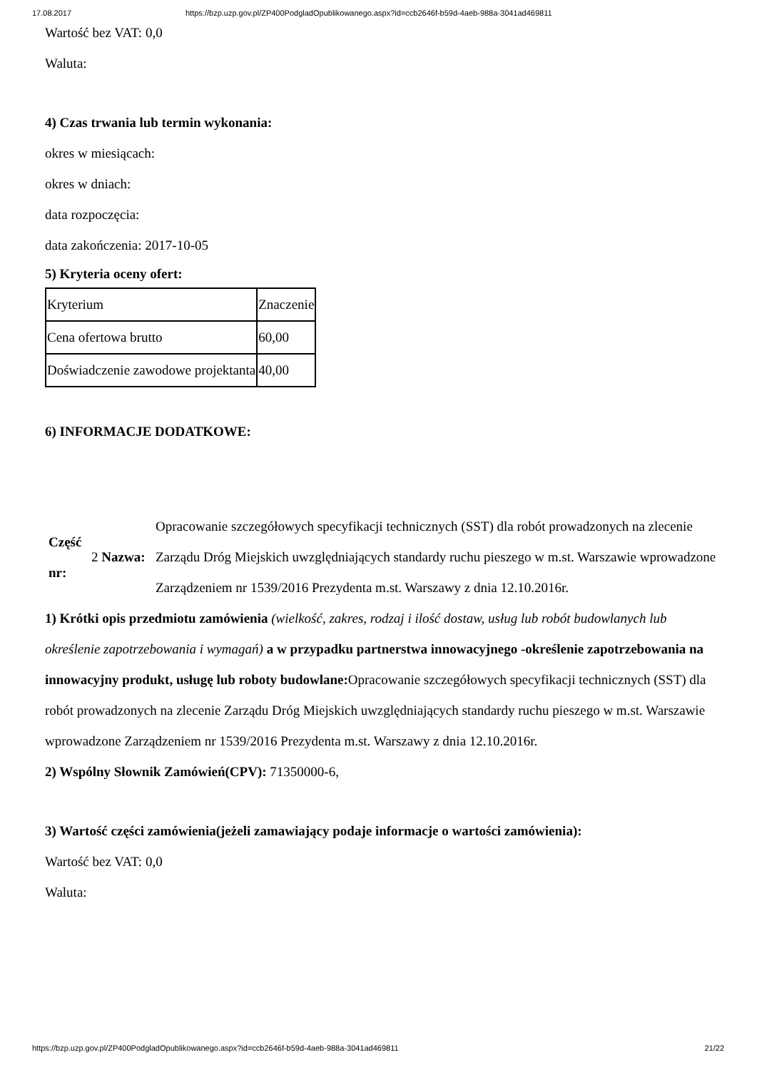17.08.2017 https://bzp.uzp.gov.pl/ZP400PodgladOpublikowanego.aspx?id=ccb2646f-b59d-4aeb-988a-3041ad469811
Wartość bez VAT: 0,0
Waluta:
4) Czas trwania lub termin wykonania:
okres w miesiącach:
okres w dniach:
data rozpoczęcia:
data zakończenia: 2017-10-05
5) Kryteria oceny ofert:
| Kryterium | Znaczenie |
| Cena ofertowa brutto | 60,00 |
| Doświadczenie zawodowe projektanta | 40,00 |
6) INFORMACJE DODATKOWE:
Część nr:
2 Nazwa:
Opracowanie szczegółowych specyfikacji technicznych (SST) dla robót prowadzonych na zlecenie Zarządu Dróg Miejskich uwzględniających standardy ruchu pieszego w m.st. Warszawie wprowadzone Zarządzeniem nr 1539/2016 Prezydenta m.st. Warszawy z dnia 12.10.2016r.
1) Krótki opis przedmiotu zamówienia (wielkość, zakres, rodzaj i ilość dostaw, usług lub robót budowlanych lub określenie zapotrzebowania i wymagań) a w przypadku partnerstwa innowacyjnego -określenie zapotrzebowania na innowacyjny produkt, usługę lub roboty budowlane: Opracowanie szczegółowych specyfikacji technicznych (SST) dla robót prowadzonych na zlecenie Zarządu Dróg Miejskich uwzględniających standardy ruchu pieszego w m.st. Warszawie wprowadzone Zarządzeniem nr 1539/2016 Prezydenta m.st. Warszawy z dnia 12.10.2016r.
2) Wspólny Słownik Zamówień(CPV): 71350000-6,
3) Wartość części zamówienia(jeżeli zamawiający podaje informacje o wartości zamówienia):
Wartość bez VAT: 0,0
Waluta:
https://bzp.uzp.gov.pl/ZP400PodgladOpublikowanego.aspx?id=ccb2646f-b59d-4aeb-988a-3041ad469811 21/22